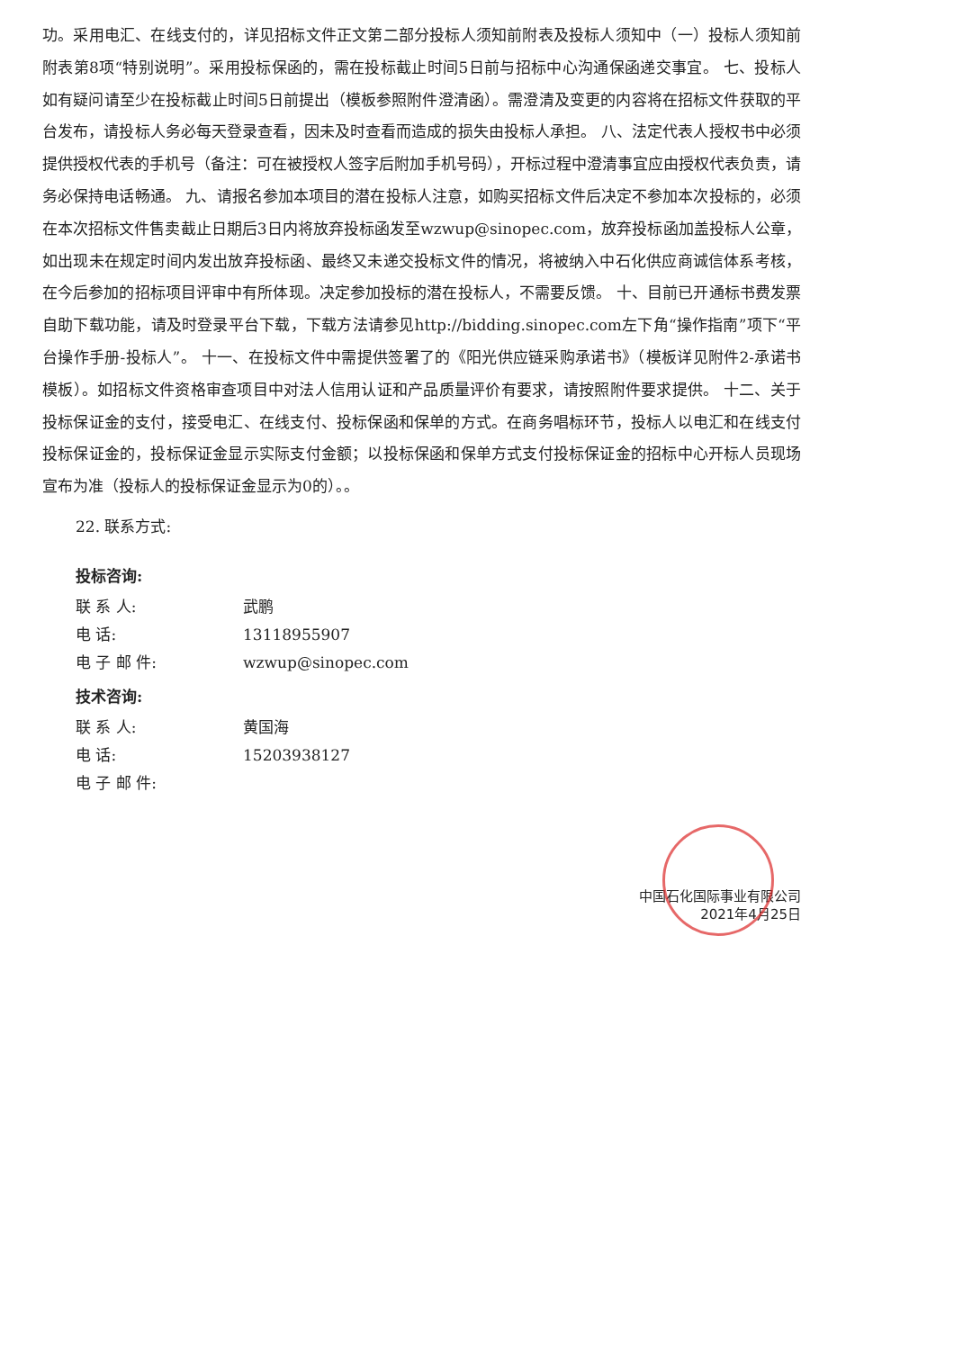功。采用电汇、在线支付的，详见招标文件正文第二部分投标人须知前附表及投标人须知中（一）投标人须知前附表第8项“特别说明”。采用投标保函的，需在投标截止时间5日前与招标中心沟通保函递交事宜。 七、投标人如有疑问请至少在投标截止时间5日前提出（模板参照附件澄清函）。需澄清及变更的内容将在招标文件获取的平台发布，请投标人务必每天登录查看，因未及时查看而造成的损失由投标人承担。 八、法定代表人授权书中必须提供授权代表的手机号（备注：可在被授权人签字后附加手机号码），开标过程中澄清事宜应由授权代表负责，请务必保持电话畅通。 九、请报名参加本项目的潜在投标人注意，如购买招标文件后决定不参加本次投标的，必须在本次招标文件售卖截止日期后3日内将放弃投标函发至wzwup@sinopec.com，放弃投标函加盖投标人公章，如出现未在规定时间内发出放弃投标函、最终又未递交投标文件的情况，将被纳入中石化供应商诚信体系考核，在今后参加的招标项目评审中有所体现。决定参加投标的潜在投标人，不需要反馈。 十、目前已开通标书费发票自助下载功能，请及时登录平台下载，下载方法请参见http://bidding.sinopec.com左下角“操作指南”项下“平台操作手册-投标人”。 十一、在投标文件中需提供签署了的《阳光供应链采购承诺书》（模板详见附件2-承诺书模板）。如招标文件资格审查项目中对法人信用认证和产品质量评价有要求，请按照附件要求提供。 十二、关于投标保证金的支付，接受电汇、在线支付、投标保函和保单的方式。在商务唱标环节，投标人以电汇和在线支付投标保证金的，投标保证金显示实际支付金额；以投标保函和保单方式支付投标保证金的招标中心开标人员现场宣布为准（投标人的投标保证金显示为0的）。。
22. 联系方式:
投标咨询:
联 系 人: 武鹏
电 话: 13118955907
电 子 邮 件: wzwup@sinopec.com
技术咨询:
联 系 人: 黄国海
电 话: 15203938127
电 子 邮 件:
中国石化国际事业有限公司
2021年4月25日